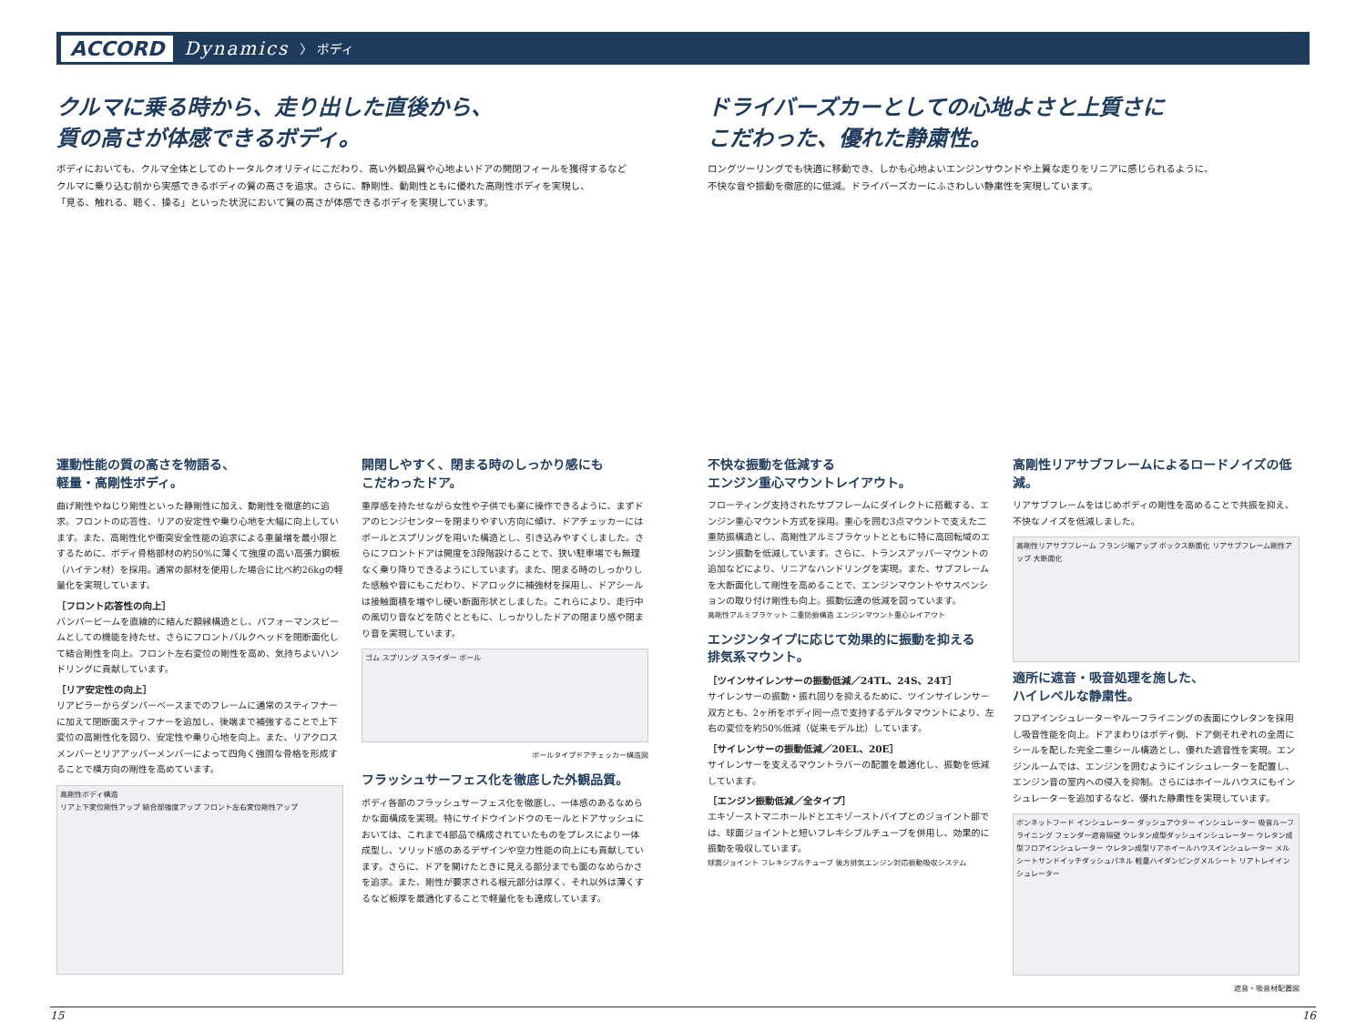ACCORD Dynamics 〉 ボディ
クルマに乗る時から、走り出した直後から、
質の高さが体感できるボディ。
ボディにおいても、クルマ全体としてのトータルクオリティにこだわり、高い外観品質や心地よいドアの開閉フィールを獲得するなど
クルマに乗り込む前から実感できるボディの質の高さを追求。さらに、静剛性、動剛性ともに優れた高剛性ボディを実現し、
「見る、触れる、聴く、操る」といった状況において質の高さが体感できるボディを実現しています。
運動性能の質の高さを物語る、
軽量・高剛性ボディ。
曲げ剛性やねじり剛性といった静剛性に加え、動剛性を徹底的に追求。フロントの応答性、リアの安定性や乗り心地を大幅に向上しています。また、高剛性化や衝突安全性能の追求による重量増を最小限とするために、ボディ骨格部材の約50%に薄くて強度の高い高張力鋼板（ハイテン材）を採用。通常の部材を使用した場合に比べ約26kgの軽量化を実現しています。
［フロント応答性の向上］
バンパービームを直線的に結んだ額縁構造とし、パフォーマンスビームとしての機能を持たせ、さらにフロントバルクヘッドを閉断面化して結合剛性を向上。フロント左右変位の剛性を高め、気持ちよいハンドリングに貢献しています。
［リア安定性の向上］
リアピラーからダンパーベースまでのフレームに通常のスティフナーに加えて閉断面スティフナーを追加し、後端まで補強することで上下変位の高剛性化を図り、安定性や乗り心地を向上。また、リアクロスメンバーとリアアッパーメンバーによって四角く強固な骨格を形成することで横方向の剛性を高めています。
高剛性ボディ構造
リア上下変位剛性アップ 結合部強度アップ フロント左右変位剛性アップ
開閉しやすく、閉まる時のしっかり感にも
こだわったドア。
重厚感を持たせながら女性や子供でも楽に操作できるように、まずドアのヒンジセンターを閉まりやすい方向に傾け、ドアチェッカーにはボールとスプリングを用いた構造とし、引き込みやすくしました。さらにフロントドアは開度を3段階設けることで、狭い駐車場でも無理なく乗り降りできるようにしています。また、閉まる時のしっかりした感触や音にもこだわり、ドアロックに補強材を採用し、ドアシールは接触面積を増やし硬い断面形状としました。これらにより、走行中の風切り音などを防ぐとともに、しっかりしたドアの閉まり感や閉まり音を実現しています。
ゴム スプリング スライダー ボール
ボールタイプドアチェッカー構造図
フラッシュサーフェス化を徹底した外観品質。
ボディ各部のフラッシュサーフェス化を徹底し、一体感のあるなめらかな面構成を実現。特にサイドウインドウのモールとドアサッシュにおいては、これまで4部品で構成されていたものをプレスにより一体成型し、ソリッド感のあるデザインや空力性能の向上にも貢献しています。さらに、ドアを開けたときに見える部分までも面のなめらかさを追求。また、剛性が要求される根元部分は厚く、それ以外は薄くするなど板厚を最適化することで軽量化をも達成しています。
ドライバーズカーとしての心地よさと上質さに
こだわった、優れた静粛性。
ロングツーリングでも快適に移動でき、しかも心地よいエンジンサウンドや上質な走りをリニアに感じられるように、
不快な音や振動を徹底的に低減。ドライバーズカーにふさわしい静粛性を実現しています。
不快な振動を低減する
エンジン重心マウントレイアウト。
フローティング支持されたサブフレームにダイレクトに搭載する、エンジン重心マウント方式を採用。重心を囲む3点マウントで支えた二重防振構造とし、高剛性アルミブラケットとともに特に高回転域のエンジン振動を低減しています。さらに、トランスアッパーマウントの追加などにより、リニアなハンドリングを実現。また、サブフレームを大断面化して剛性を高めることで、エンジンマウントやサスペンションの取り付け剛性も向上。振動伝達の低減を図っています。
高剛性アルミブラケット 二重防振構造 エンジンマウント重心レイアウト
エンジンタイプに応じて効果的に振動を抑える
排気系マウント。
［ツインサイレンサーの振動低減／24TL、24S、24T］
サイレンサーの振動・振れ回りを抑えるために、ツインサイレンサー双方とも、2ヶ所をボディ同一点で支持するデルタマウントにより、左右の変位を約50%低減（従来モデル比）しています。
［サイレンサーの振動低減／20EL、20E］
サイレンサーを支えるマウントラバーの配置を最適化し、振動を低減しています。
［エンジン振動低減／全タイプ］
エキゾーストマニホールドとエキゾーストパイプとのジョイント部では、球面ジョイントと短いフレキシブルチューブを併用し、効果的に振動を吸収しています。
球面ジョイント フレキシブルチューブ 後方排気エンジン対応振動吸収システム
高剛性リアサブフレームによるロードノイズの低減。
リアサブフレームをはじめボディの剛性を高めることで共振を抑え、不快なノイズを低減しました。
高剛性リアサブフレーム フランジ幅アップ ボックス断面化 リアサブフレーム剛性アップ 大断面化
適所に遮音・吸音処理を施した、
ハイレベルな静粛性。
フロアインシュレーターやルーフライニングの表面にウレタンを採用し吸音性能を向上。ドアまわりはボディ側、ドア側それぞれの全周にシールを配した完全二重シール構造とし、優れた遮音性を実現。エンジンルームでは、エンジンを囲むようにインシュレーターを配置し、エンジン音の室内への侵入を抑制。さらにはホイールハウスにもインシュレーターを追加するなど、優れた静粛性を実現しています。
ボンネットフード インシュレーター ダッシュアウター インシュレーター 吸音ルーフライニング フェンダー遮音隔壁 ウレタン成型ダッシュインシュレーター ウレタン成型フロアインシュレーター ウレタン成型リアホイールハウスインシュレーター メルシートサンドイッチダッシュパネル 軽量ハイダンピングメルシート リアトレイインシュレーター
遮音・吸音材配置図
15 16